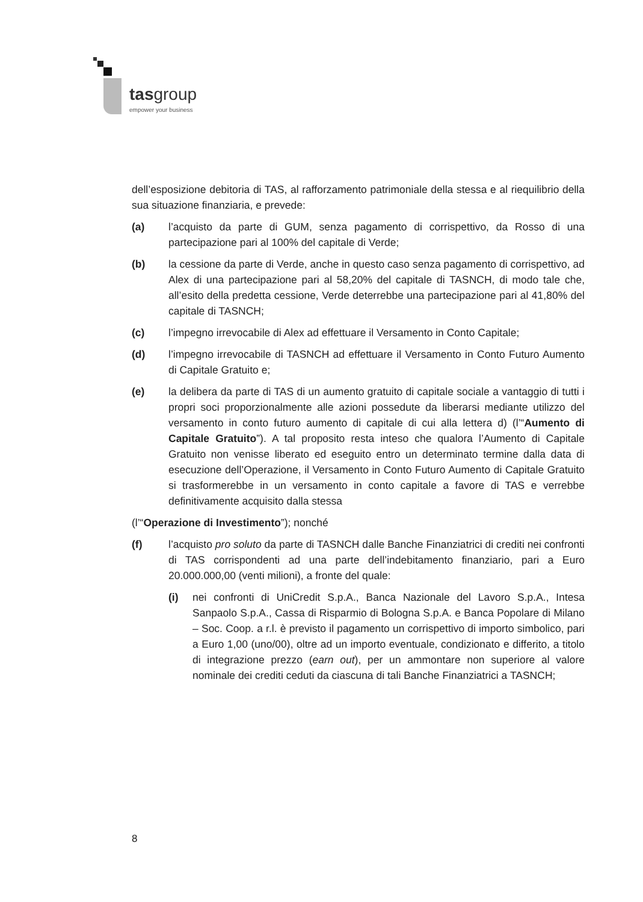tasgroup
empower your business
dell’esposizione debitoria di TAS, al rafforzamento patrimoniale della stessa e al riequilibrio della sua situazione finanziaria, e prevede:
(a) l’acquisto da parte di GUM, senza pagamento di corrispettivo, da Rosso di una partecipazione pari al 100% del capitale di Verde;
(b) la cessione da parte di Verde, anche in questo caso senza pagamento di corrispettivo, ad Alex di una partecipazione pari al 58,20% del capitale di TASNCH, di modo tale che, all’esito della predetta cessione, Verde deterrebbe una partecipazione pari al 41,80% del capitale di TASNCH;
(c) l’impegno irrevocabile di Alex ad effettuare il Versamento in Conto Capitale;
(d) l’impegno irrevocabile di TASNCH ad effettuare il Versamento in Conto Futuro Aumento di Capitale Gratuito e;
(e) la delibera da parte di TAS di un aumento gratuito di capitale sociale a vantaggio di tutti i propri soci proporzionalmente alle azioni possedute da liberarsi mediante utilizzo del versamento in conto futuro aumento di capitale di cui alla lettera d) (l’“Aumento di Capitale Gratuito”). A tal proposito resta inteso che qualora l’Aumento di Capitale Gratuito non venisse liberato ed eseguito entro un determinato termine dalla data di esecuzione dell’Operazione, il Versamento in Conto Futuro Aumento di Capitale Gratuito si trasformerebbe in un versamento in conto capitale a favore di TAS e verrebbe definitivamente acquisito dalla stessa
(l’“Operazione di Investimento”); nonché
(f) l’acquisto pro soluto da parte di TASNCH dalle Banche Finanziatrici di crediti nei confronti di TAS corrispondenti ad una parte dell’indebitamento finanziario, pari a Euro 20.000.000,00 (venti milioni), a fronte del quale:
(i) nei confronti di UniCredit S.p.A., Banca Nazionale del Lavoro S.p.A., Intesa Sanpaolo S.p.A., Cassa di Risparmio di Bologna S.p.A. e Banca Popolare di Milano – Soc. Coop. a r.l. è previsto il pagamento un corrispettivo di importo simbolico, pari a Euro 1,00 (uno/00), oltre ad un importo eventuale, condizionato e differito, a titolo di integrazione prezzo (earn out), per un ammontare non superiore al valore nominale dei crediti ceduti da ciascuna di tali Banche Finanziatrici a TASNCH;
8